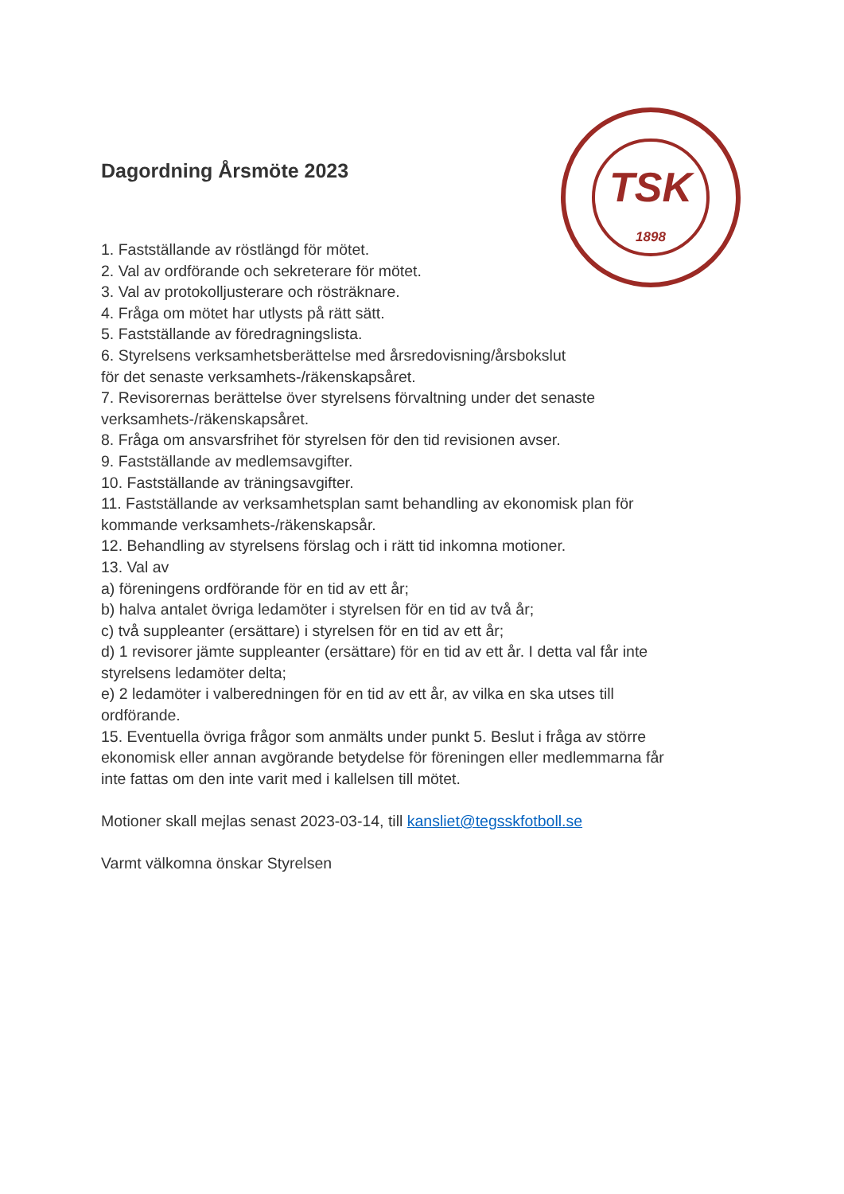TSK
1898
Dagordning Årsmöte 2023
1. Fastställande av röstlängd för mötet.
2. Val av ordförande och sekreterare för mötet.
3. Val av protokolljusterare och rösträknare.
4. Fråga om mötet har utlysts på rätt sätt.
5. Fastställande av föredragningslista.
6. Styrelsens verksamhetsberättelse med årsredovisning/årsbokslut
för det senaste verksamhets-/räkenskapsåret.
7. Revisorernas berättelse över styrelsens förvaltning under det senaste
verksamhets-/räkenskapsåret.
8. Fråga om ansvarsfrihet för styrelsen för den tid revisionen avser.
9. Fastställande av medlemsavgifter.
10. Fastställande av träningsavgifter.
11. Fastställande av verksamhetsplan samt behandling av ekonomisk plan för
kommande verksamhets-/räkenskapsår.
12. Behandling av styrelsens förslag och i rätt tid inkomna motioner.
13. Val av
a) föreningens ordförande för en tid av ett år;
b) halva antalet övriga ledamöter i styrelsen för en tid av två år;
c) två suppleanter (ersättare) i styrelsen för en tid av ett år;
d) 1 revisorer jämte suppleanter (ersättare) för en tid av ett år. I detta val får inte
styrelsens ledamöter delta;
e) 2 ledamöter i valberedningen för en tid av ett år, av vilka en ska utses till
ordförande.
15. Eventuella övriga frågor som anmälts under punkt 5. Beslut i fråga av större
ekonomisk eller annan avgörande betydelse för föreningen eller medlemmarna får
inte fattas om den inte varit med i kallelsen till mötet.
Motioner skall mejlas senast 2023-03-14, till kansliet@tegsskfotboll.se
Varmt välkomna önskar Styrelsen